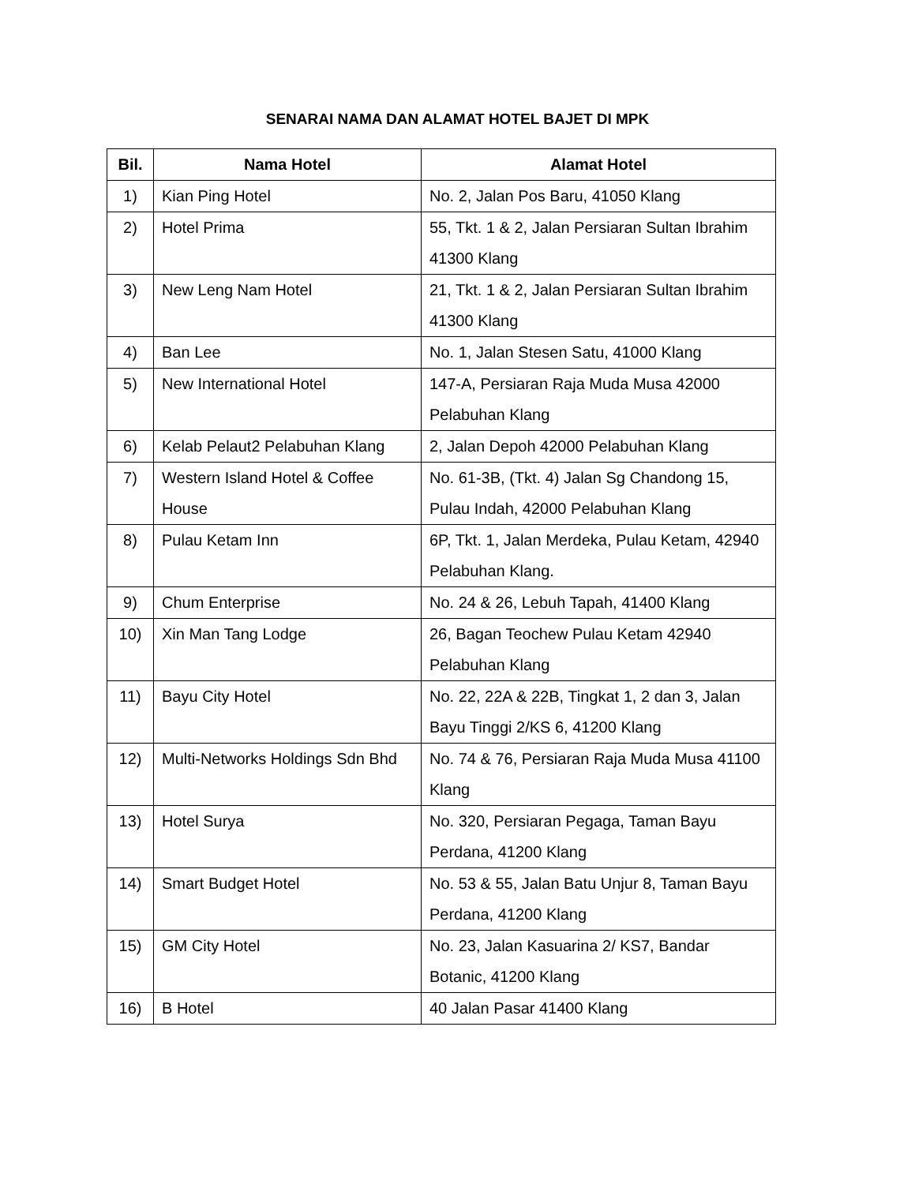SENARAI NAMA DAN ALAMAT HOTEL BAJET DI MPK
| Bil. | Nama Hotel | Alamat Hotel |
| --- | --- | --- |
| 1) | Kian Ping Hotel | No. 2, Jalan Pos Baru, 41050 Klang |
| 2) | Hotel Prima | 55, Tkt. 1 & 2, Jalan Persiaran Sultan Ibrahim 41300 Klang |
| 3) | New Leng Nam Hotel | 21, Tkt. 1 & 2, Jalan Persiaran Sultan Ibrahim 41300 Klang |
| 4) | Ban Lee | No. 1, Jalan Stesen Satu, 41000 Klang |
| 5) | New International Hotel | 147-A, Persiaran Raja Muda Musa 42000 Pelabuhan Klang |
| 6) | Kelab Pelaut2 Pelabuhan Klang | 2, Jalan Depoh 42000 Pelabuhan Klang |
| 7) | Western Island Hotel & Coffee House | No. 61-3B, (Tkt. 4) Jalan Sg Chandong 15, Pulau Indah, 42000 Pelabuhan Klang |
| 8) | Pulau Ketam Inn | 6P, Tkt. 1, Jalan Merdeka, Pulau Ketam, 42940 Pelabuhan Klang. |
| 9) | Chum Enterprise | No. 24 & 26, Lebuh Tapah, 41400 Klang |
| 10) | Xin Man Tang Lodge | 26, Bagan Teochew Pulau Ketam 42940 Pelabuhan Klang |
| 11) | Bayu City Hotel | No. 22, 22A & 22B, Tingkat 1, 2 dan 3, Jalan Bayu Tinggi 2/KS 6, 41200 Klang |
| 12) | Multi-Networks Holdings Sdn Bhd | No. 74 & 76, Persiaran Raja Muda Musa 41100 Klang |
| 13) | Hotel Surya | No. 320, Persiaran Pegaga, Taman Bayu Perdana, 41200 Klang |
| 14) | Smart Budget Hotel | No. 53 & 55, Jalan Batu Unjur 8, Taman Bayu Perdana, 41200 Klang |
| 15) | GM City Hotel | No. 23, Jalan Kasuarina 2/ KS7, Bandar Botanic, 41200 Klang |
| 16) | B Hotel | 40 Jalan Pasar 41400 Klang |